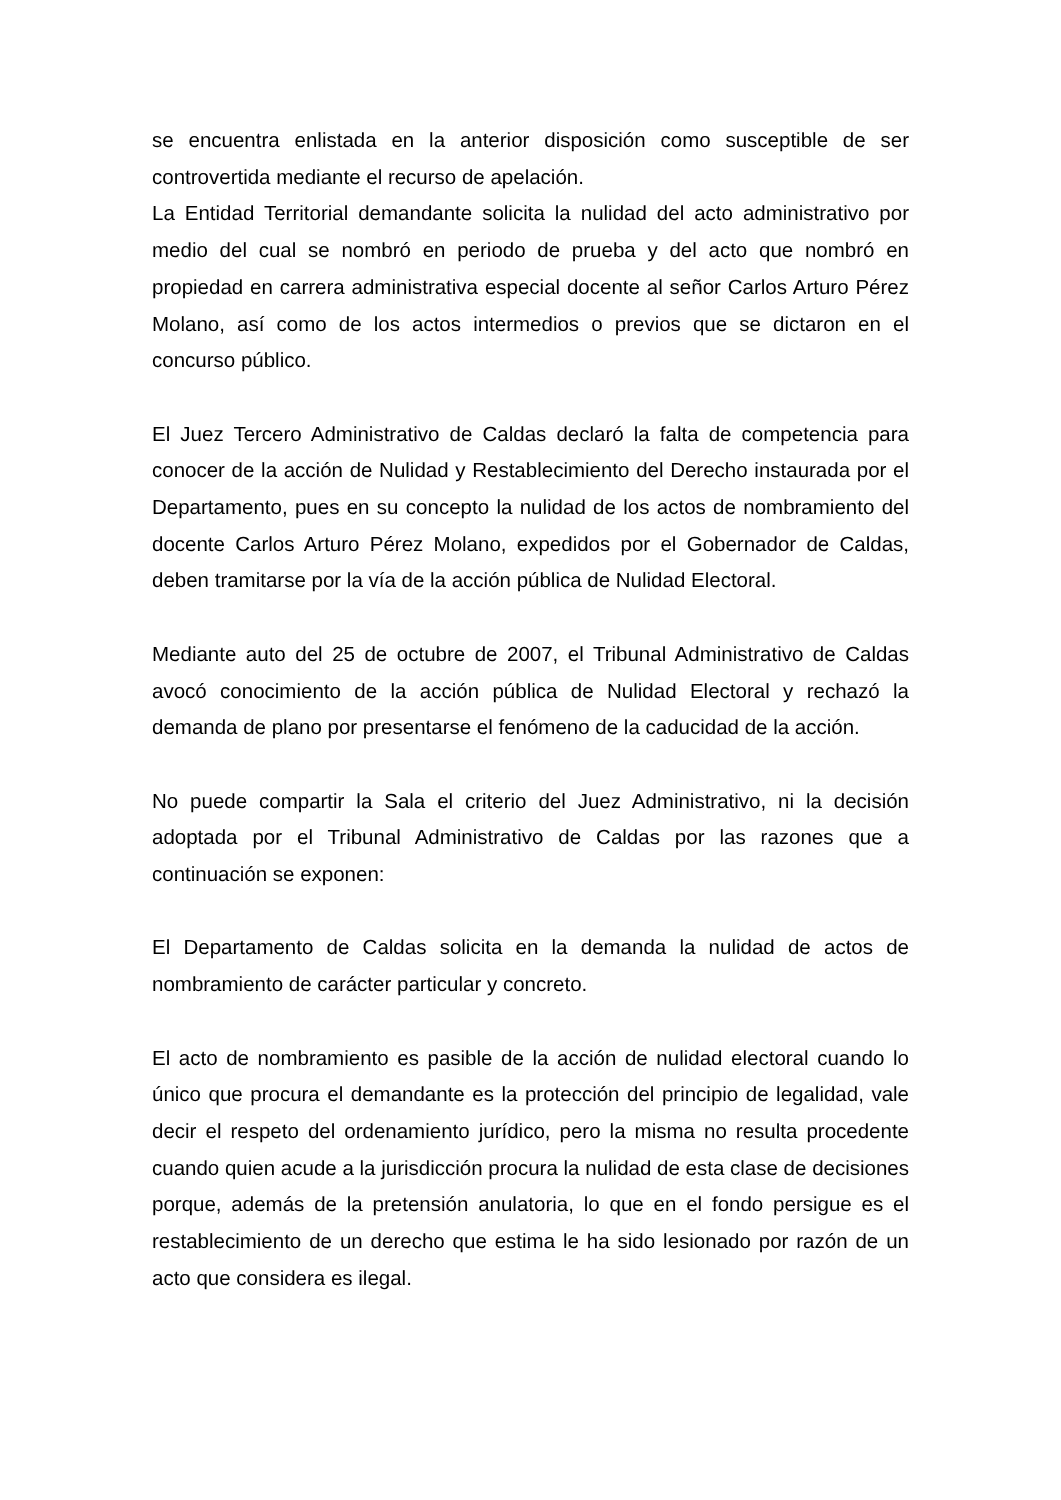se encuentra enlistada en la anterior disposición como susceptible de ser controvertida mediante el recurso de apelación.
La Entidad Territorial demandante solicita la nulidad del acto administrativo por medio del cual se nombró en periodo de prueba y del acto que nombró en propiedad en carrera administrativa especial docente al señor Carlos Arturo Pérez Molano, así como de los actos intermedios o previos que se dictaron en el concurso público.
El Juez Tercero Administrativo de Caldas declaró la falta de competencia para conocer de la acción de Nulidad y Restablecimiento del Derecho instaurada por el Departamento, pues en su concepto la nulidad de los actos de nombramiento del docente Carlos Arturo Pérez Molano, expedidos por el Gobernador de Caldas, deben tramitarse por la vía de la acción pública de Nulidad Electoral.
Mediante auto del 25 de octubre de 2007, el Tribunal Administrativo de Caldas avocó conocimiento de la acción pública de Nulidad Electoral y rechazó la demanda de plano por presentarse el fenómeno de la caducidad de la acción.
No puede compartir la Sala el criterio del Juez Administrativo, ni la decisión adoptada por el Tribunal Administrativo de Caldas por las razones que a continuación se exponen:
El Departamento de Caldas solicita en la demanda la nulidad de actos de nombramiento de carácter particular y concreto.
El acto de nombramiento es pasible de la acción de nulidad electoral cuando lo único que procura el demandante es la protección del principio de legalidad, vale decir el respeto del ordenamiento jurídico, pero la misma no resulta procedente cuando quien acude a la jurisdicción procura la nulidad de esta clase de decisiones porque, además de la pretensión anulatoria, lo que en el fondo persigue es el restablecimiento de un derecho que estima le ha sido lesionado por razón de un acto que considera es ilegal.